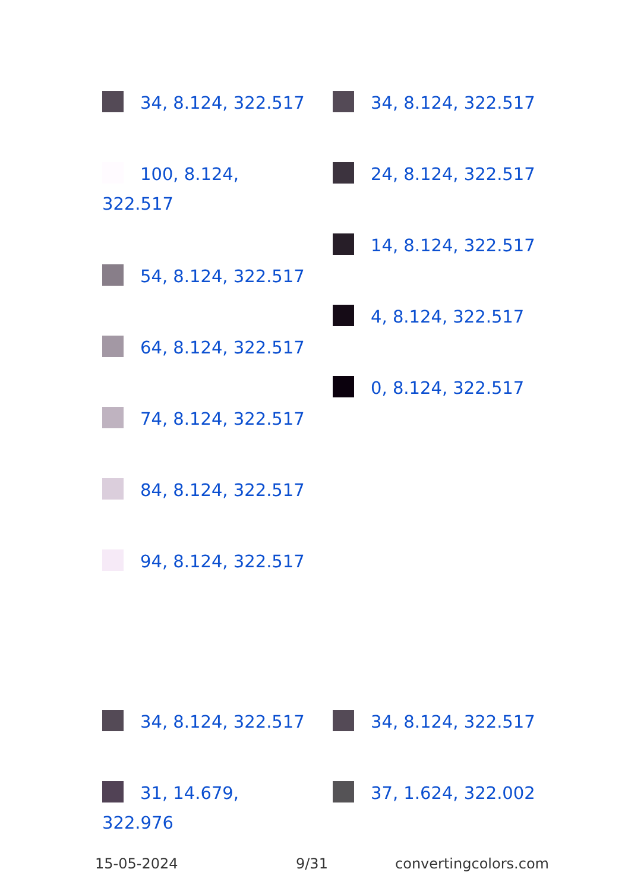34, 8.124, 322.517
100, 8.124,
322.517
54, 8.124, 322.517
64, 8.124, 322.517
74, 8.124, 322.517
84, 8.124, 322.517
94, 8.124, 322.517
34, 8.124, 322.517
24, 8.124, 322.517
14, 8.124, 322.517
4, 8.124, 322.517
0, 8.124, 322.517
34, 8.124, 322.517
31, 14.679,
322.976
34, 8.124, 322.517
37, 1.624, 322.002
15-05-2024 9/31 convertingcolors.com